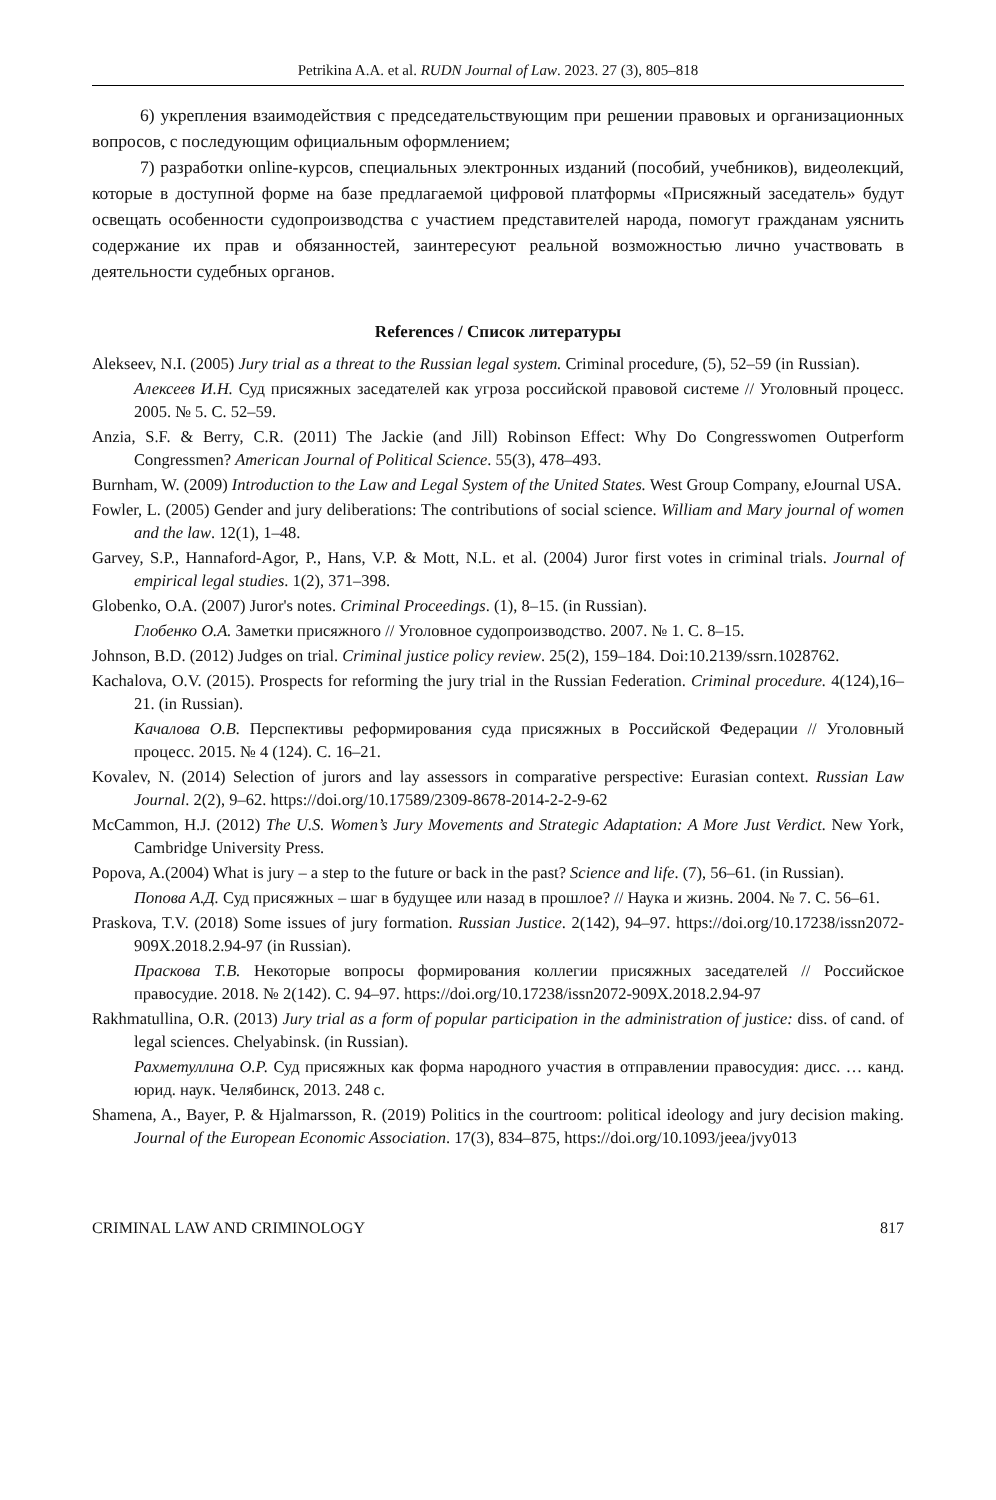Petrikina A.A. et al. RUDN Journal of Law. 2023. 27 (3), 805–818
6) укрепления взаимодействия с председательствующим при решении правовых и организационных вопросов, с последующим официальным оформлением;
7) разработки online-курсов, специальных электронных изданий (пособий, учебников), видеолекций, которые в доступной форме на базе предлагаемой цифровой платформы «Присяжный заседатель» будут освещать особенности судопроизводства с участием представителей народа, помогут гражданам уяснить содержание их прав и обязанностей, заинтересуют реальной возможностью лично участвовать в деятельности судебных органов.
References / Список литературы
Alekseev, N.I. (2005) Jury trial as a threat to the Russian legal system. Criminal procedure, (5), 52–59 (in Russian).
Алексеев И.Н. Суд присяжных заседателей как угроза российской правовой системе // Уголовный процесс. 2005. № 5. С. 52–59.
Anzia, S.F. & Berry, C.R. (2011) The Jackie (and Jill) Robinson Effect: Why Do Congresswomen Outperform Congressmen? American Journal of Political Science. 55(3), 478–493.
Burnham, W. (2009) Introduction to the Law and Legal System of the United States. West Group Company, eJournal USA.
Fowler, L. (2005) Gender and jury deliberations: The contributions of social science. William and Mary journal of women and the law. 12(1), 1–48.
Garvey, S.P., Hannaford-Agor, P., Hans, V.P. & Mott, N.L. et al. (2004) Juror first votes in criminal trials. Journal of empirical legal studies. 1(2), 371–398.
Globenko, O.A. (2007) Juror's notes. Criminal Proceedings. (1), 8–15. (in Russian).
Глобенко О.А. Заметки присяжного // Уголовное судопроизводство. 2007. № 1. С. 8–15.
Johnson, B.D. (2012) Judges on trial. Criminal justice policy review. 25(2), 159–184. Doi:10.2139/ssrn.1028762.
Kachalova, O.V. (2015). Prospects for reforming the jury trial in the Russian Federation. Criminal procedure. 4(124),16–21. (in Russian).
Качалова О.В. Перспективы реформирования суда присяжных в Российской Федерации // Уголовный процесс. 2015. № 4 (124). С. 16–21.
Kovalev, N. (2014) Selection of jurors and lay assessors in comparative perspective: Eurasian context. Russian Law Journal. 2(2), 9–62. https://doi.org/10.17589/2309-8678-2014-2-2-9-62
McCammon, H.J. (2012) The U.S. Women’s Jury Movements and Strategic Adaptation: A More Just Verdict. New York, Cambridge University Press.
Popova, A.(2004) What is jury – a step to the future or back in the past? Science and life. (7), 56–61. (in Russian).
Попова А.Д. Суд присяжных – шаг в будущее или назад в прошлое? // Наука и жизнь. 2004. № 7. С. 56–61.
Praskova, T.V. (2018) Some issues of jury formation. Russian Justice. 2(142), 94–97. https://doi.org/10.17238/issn2072-909X.2018.2.94-97 (in Russian).
Праскова Т.В. Некоторые вопросы формирования коллегии присяжных заседателей // Российское правосудие. 2018. № 2(142). С. 94–97. https://doi.org/10.17238/issn2072-909X.2018.2.94-97
Rakhmatullina, O.R. (2013) Jury trial as a form of popular participation in the administration of justice: diss. of cand. of legal sciences. Chelyabinsk. (in Russian).
Рахметуллина О.Р. Суд присяжных как форма народного участия в отправлении правосудия: дисс. … канд. юрид. наук. Челябинск, 2013. 248 с.
Shamena, A., Bayer, P. & Hjalmarsson, R. (2019) Politics in the courtroom: political ideology and jury decision making. Journal of the European Economic Association. 17(3), 834–875, https://doi.org/10.1093/jeea/jvy013
CRIMINAL LAW AND CRIMINOLOGY 817